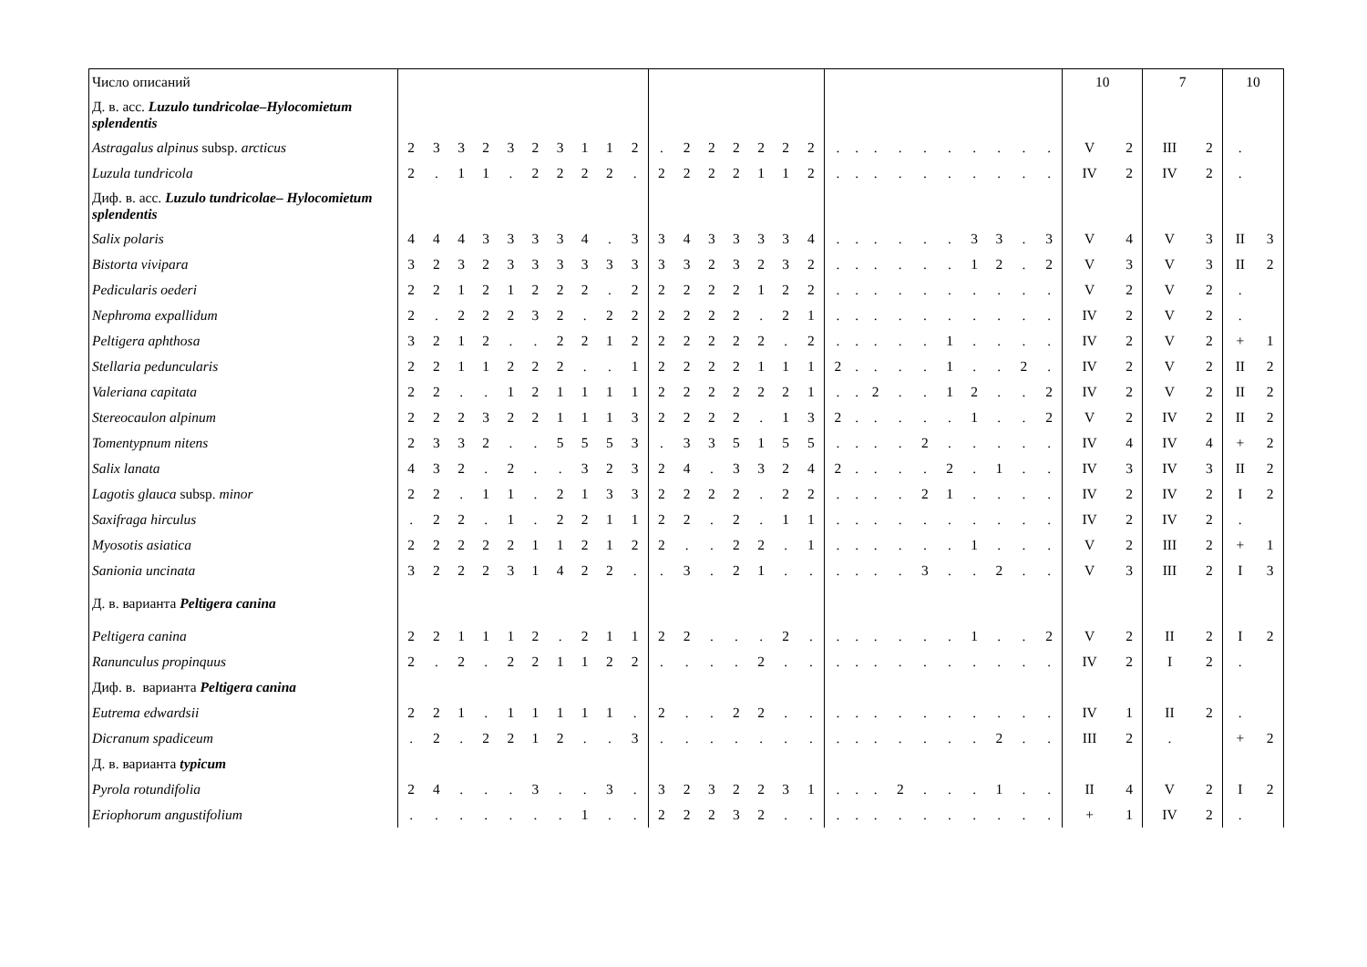| Число описаний | | | | | | | | | | | | | | | | | | | | | | | | | | | | 10 | | 7 | | 10 | |
| Д. в. асс. Luzulo tundricolae–Hylocomietum splendentis | | | | | | | | | | | | | | | | | | | | | | | | | | | | | | | | | |
| Astragalus alpinus subsp. arcticus | 2 | 3 | 3 | 2 | 3 | 2 | 3 | 1 | 1 | 2 | . | 2 | 2 | 2 | 2 | 2 | 2 | . | . | . | . | . | . | . | . | . | . | V | 2 | III | 2 | . | |
| Luzula tundricola | 2 | . | 1 | 1 | . | 2 | 2 | 2 | 2 | . | 2 | 2 | 2 | 2 | 1 | 1 | 2 | . | . | . | . | . | . | . | . | . | . | IV | 2 | IV | 2 | . | |
| Диф. в. асс. Luzulo tundricolae– Hylocomietum splendentis | | | | | | | | | | | | | | | | | | | | | | | | | | | | | | | | | |
| Salix polaris | 4 | 4 | 4 | 3 | 3 | 3 | 3 | 4 | . | 3 | 3 | 4 | 3 | 3 | 3 | 3 | 4 | . | . | . | . | . | . | 3 | 3 | . | 3 | V | 4 | V | 3 | II | 3 |
| Bistorta vivipara | 3 | 2 | 3 | 2 | 3 | 3 | 3 | 3 | 3 | 3 | 3 | 3 | 2 | 3 | 2 | 3 | 2 | . | . | . | . | . | . | 1 | 2 | . | 2 | V | 3 | V | 3 | II | 2 |
| Pedicularis oederi | 2 | 2 | 1 | 2 | 1 | 2 | 2 | 2 | . | 2 | 2 | 2 | 2 | 2 | 1 | 2 | 2 | . | . | . | . | . | . | . | . | . | . | V | 2 | V | 2 | . | |
| Nephroma expallidum | 2 | . | 2 | 2 | 2 | 3 | 2 | . | 2 | 2 | 2 | 2 | 2 | 2 | . | 2 | 1 | . | . | . | . | . | . | . | . | . | . | IV | 2 | V | 2 | . | |
| Peltigera aphthosa | 3 | 2 | 1 | 2 | . | . | 2 | 2 | 1 | 2 | 2 | 2 | 2 | 2 | 2 | . | 2 | . | . | . | . | . | 1 | . | . | . | . | IV | 2 | V | 2 | + | 1 |
| Stellaria peduncularis | 2 | 2 | 1 | 1 | 2 | 2 | 2 | . | . | 1 | 2 | 2 | 2 | 2 | 1 | 1 | 1 | 2 | . | . | . | . | 1 | . | . | 2 | . | IV | 2 | V | 2 | II | 2 |
| Valeriana capitata | 2 | 2 | . | . | 1 | 2 | 1 | 1 | 1 | 1 | 2 | 2 | 2 | 2 | 2 | 2 | 1 | . | . | 2 | . | . | 1 | 2 | . | . | 2 | IV | 2 | V | 2 | II | 2 |
| Stereocaulon alpinum | 2 | 2 | 2 | 3 | 2 | 2 | 1 | 1 | 1 | 3 | 2 | 2 | 2 | 2 | . | 1 | 3 | 2 | . | . | . | . | . | 1 | . | . | 2 | V | 2 | IV | 2 | II | 2 |
| Tomentypnum nitens | 2 | 3 | 3 | 2 | . | . | 5 | 5 | 5 | 3 | . | 3 | 3 | 5 | 1 | 5 | 5 | . | . | . | . | 2 | . | . | . | . | . | IV | 4 | IV | 4 | + | 2 |
| Salix lanata | 4 | 3 | 2 | . | 2 | . | . | 3 | 2 | 3 | 2 | 4 | . | 3 | 3 | 2 | 4 | 2 | . | . | . | . | 2 | . | 1 | . | . | IV | 3 | IV | 3 | II | 2 |
| Lagotis glauca subsp. minor | 2 | 2 | . | 1 | 1 | . | 2 | 1 | 3 | 3 | 2 | 2 | 2 | 2 | . | 2 | 2 | . | . | . | . | 2 | 1 | . | . | . | . | IV | 2 | IV | 2 | I | 2 |
| Saxifraga hirculus | . | 2 | 2 | . | 1 | . | 2 | 2 | 1 | 1 | 2 | 2 | . | 2 | . | 1 | 1 | . | . | . | . | . | . | . | . | . | . | IV | 2 | IV | 2 | . | |
| Myosotis asiatica | 2 | 2 | 2 | 2 | 2 | 1 | 1 | 2 | 1 | 2 | 2 | . | . | 2 | 2 | . | 1 | . | . | . | . | . | . | 1 | . | . | . | V | 2 | III | 2 | + | 1 |
| Sanionia uncinata | 3 | 2 | 2 | 2 | 3 | 1 | 4 | 2 | 2 | . | . | 3 | . | 2 | 1 | . | . | . | . | . | . | 3 | . | . | 2 | . | . | V | 3 | III | 2 | I | 3 |
| Д. в. варианта Peltigera canina | | | | | | | | | | | | | | | | | | | | | | | | | | | | | | | | | |
| Peltigera canina | 2 | 2 | 1 | 1 | 1 | 2 | . | 2 | 1 | 1 | 2 | 2 | . | . | . | 2 | . | . | . | . | . | . | . | 1 | . | . | 2 | V | 2 | II | 2 | I | 2 |
| Ranunculus propinquus | 2 | . | 2 | . | 2 | 2 | 1 | 1 | 2 | 2 | . | . | . | . | 2 | . | . | . | . | . | . | . | . | . | . | . | . | IV | 2 | I | 2 | . | |
| Диф. в. варианта Peltigera canina | | | | | | | | | | | | | | | | | | | | | | | | | | | | | | | | | |
| Eutrema edwardsii | 2 | 2 | 1 | . | 1 | 1 | 1 | 1 | 1 | . | 2 | . | . | 2 | 2 | . | . | . | . | . | . | . | . | . | . | . | . | IV | 1 | II | 2 | . | |
| Dicranum spadiceum | . | 2 | . | 2 | 2 | 1 | 2 | . | . | 3 | . | . | . | . | . | . | . | . | . | . | . | . | . | . | 2 | . | . | III | 2 | . | | + | 2 |
| Д. в. варианта typicum | | | | | | | | | | | | | | | | | | | | | | | | | | | | | | | | | |
| Pyrola rotundifolia | 2 | 4 | . | . | . | 3 | . | . | 3 | . | 3 | 2 | 3 | 2 | 2 | 3 | 1 | . | . | . | 2 | . | . | . | 1 | . | . | II | 4 | V | 2 | I | 2 |
| Eriophorum angustifolium | . | . | . | . | . | . | . | 1 | . | . | 2 | 2 | 2 | 3 | 2 | . | . | . | . | . | . | . | . | . | . | . | . | + | 1 | IV | 2 | . | |